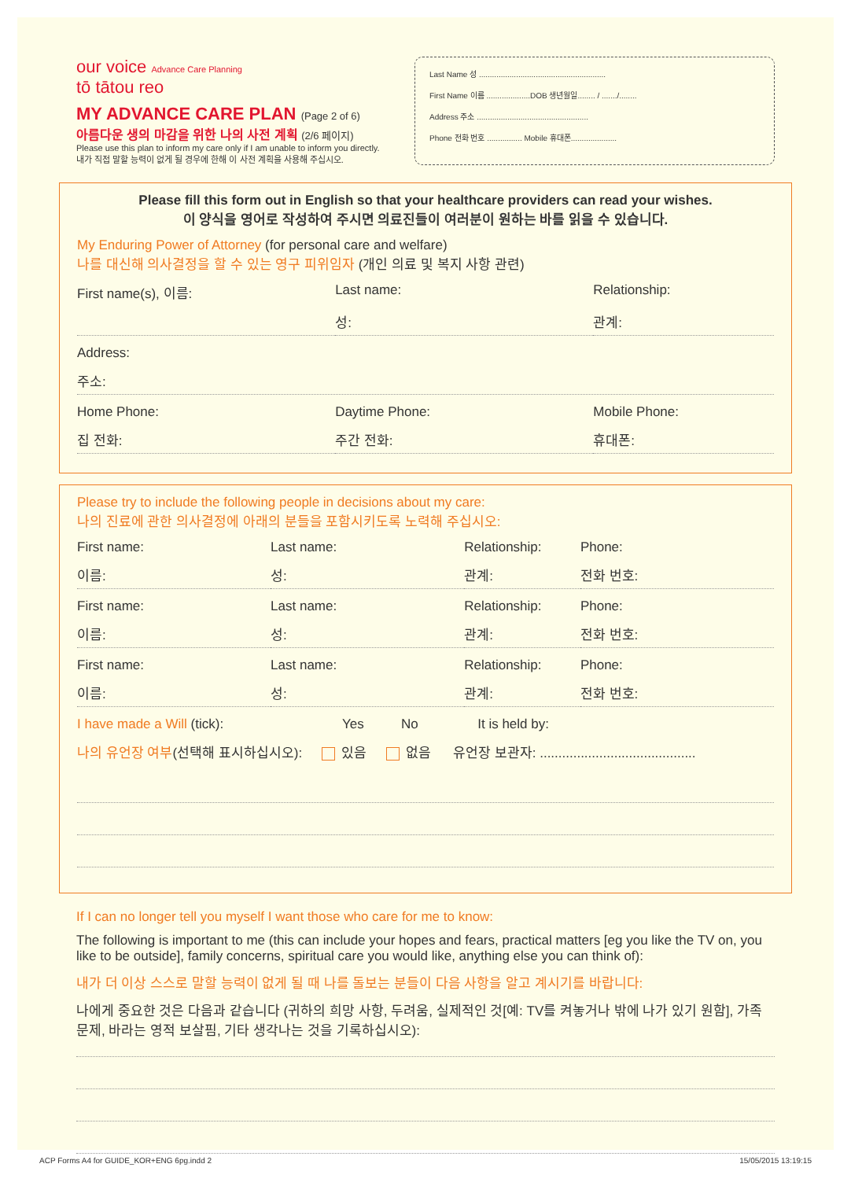our voice Advance Care Planning
tō tātou reo
MY ADVANCE CARE PLAN (Page 2 of 6)
아름다운 생의 마감을 위한 나의 사전 계획 (2/6 페이지)
Please use this plan to inform my care only if I am unable to inform you directly.
내가 직접 말할 능력이 없게 될 경우에 한해 이 사전 계획을 사용해 주십시오.
Last Name 성 ..........................................................
First Name 이름 ....................DOB 생년월일........ / ......./........
Address 주소 ...................................................
Phone 전화 번호 ................ Mobile 휴대폰.....................
Please fill this form out in English so that your healthcare providers can read your wishes.
이 양식을 영어로 작성하여 주시면 의료진들이 여러분이 원하는 바를 읽을 수 있습니다.
My Enduring Power of Attorney (for personal care and welfare)
나를 대신해 의사결정을 할 수 있는 영구 피위임자 (개인 의료 및 복지 사항 관련)
First name(s), 이름: Last name: Relationship:
성: 관계:
Address:
주소:
Home Phone: Daytime Phone: Mobile Phone:
집 전화: 주간 전화: 휴대폰:
Please try to include the following people in decisions about my care:
나의 진료에 관한 의사결정에 아래의 분들을 포함시키도록 노력해 주십시오:
First name: Last name: Relationship: Phone:
이름: 성: 관계: 전화 번호:
First name: Last name: Relationship: Phone:
이름: 성: 관계: 전화 번호:
First name: Last name: Relationship: Phone:
이름: 성: 관계: 전화 번호:
I have made a Will (tick): Yes No It is held by:
나의 유언장 여부(선택해 표시하십시오): 있음 없음 유언장 보관자: ..........................................
If I can no longer tell you myself I want those who care for me to know:
The following is important to me (this can include your hopes and fears, practical matters [eg you like the TV on, you like to be outside], family concerns, spiritual care you would like, anything else you can think of):
내가 더 이상 스스로 말할 능력이 없게 될 때 나를 돌보는 분들이 다음 사항을 알고 계시기를 바랍니다:
나에게 중요한 것은 다음과 같습니다 (귀하의 희망 사항, 두려움, 실제적인 것[예: TV를 켜놓거나 밖에 나가 있기 원함], 가족 문제, 바라는 영적 보살핌, 기타 생각나는 것을 기록하십시오):
ACP Forms A4 for GUIDE_KOR+ENG 6pg.indd 2 15/05/2015 13:19:15